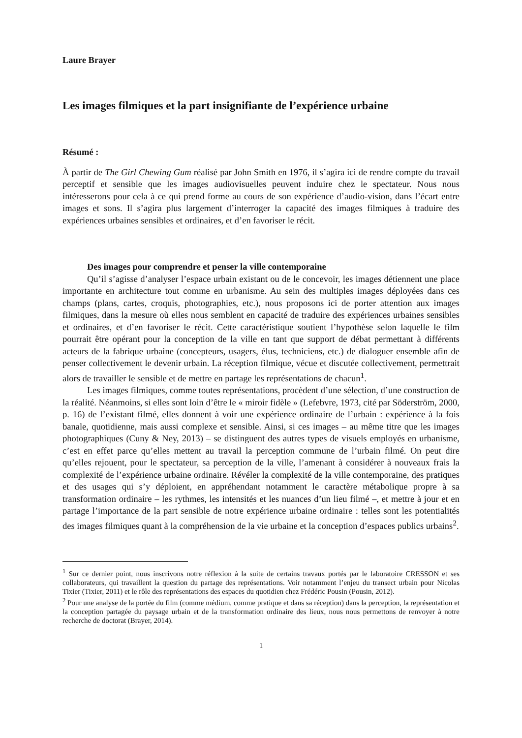Laure Brayer
Les images filmiques et la part insignifiante de l’expérience urbaine
Résumé :
À partir de The Girl Chewing Gum réalisé par John Smith en 1976, il s’agira ici de rendre compte du travail perceptif et sensible que les images audiovisuelles peuvent induire chez le spectateur. Nous nous intéresserons pour cela à ce qui prend forme au cours de son expérience d’audio-vision, dans l’écart entre images et sons. Il s’agira plus largement d’interroger la capacité des images filmiques à traduire des expériences urbaines sensibles et ordinaires, et d’en favoriser le récit.
Des images pour comprendre et penser la ville contemporaine
Qu’il s’agisse d’analyser l’espace urbain existant ou de le concevoir, les images détiennent une place importante en architecture tout comme en urbanisme. Au sein des multiples images déployées dans ces champs (plans, cartes, croquis, photographies, etc.), nous proposons ici de porter attention aux images filmiques, dans la mesure où elles nous semblent en capacité de traduire des expériences urbaines sensibles et ordinaires, et d’en favoriser le récit. Cette caractéristique soutient l’hypothèse selon laquelle le film pourrait être opérant pour la conception de la ville en tant que support de débat permettant à différents acteurs de la fabrique urbaine (concepteurs, usagers, élus, techniciens, etc.) de dialoguer ensemble afin de penser collectivement le devenir urbain. La réception filmique, vécue et discutée collectivement, permettrait alors de travailler le sensible et de mettre en partage les représentations de chacun<sup>1</sup>.
Les images filmiques, comme toutes représentations, procèdent d’une sélection, d’une construction de la réalité. Néanmoins, si elles sont loin d’être le « miroir fidèle » (Lefebvre, 1973, cité par Söderström, 2000, p. 16) de l’existant filmé, elles donnent à voir une expérience ordinaire de l’urbain : expérience à la fois banale, quotidienne, mais aussi complexe et sensible. Ainsi, si ces images – au même titre que les images photographiques (Cuny & Ney, 2013) – se distinguent des autres types de visuels employés en urbanisme, c’est en effet parce qu’elles mettent au travail la perception commune de l’urbain filmé. On peut dire qu’elles rejouent, pour le spectateur, sa perception de la ville, l’amenant à considérer à nouveaux frais la complexité de l’expérience urbaine ordinaire. Révéler la complexité de la ville contemporaine, des pratiques et des usages qui s’y déploient, en appréhendant notamment le caractère métabolique propre à sa transformation ordinaire – les rythmes, les intensités et les nuances d’un lieu filmé –, et mettre à jour et en partage l’importance de la part sensible de notre expérience urbaine ordinaire : telles sont les potentialités des images filmiques quant à la compréhension de la vie urbaine et la conception d’espaces publics urbains<sup>2</sup>.
<sup>1</sup> Sur ce dernier point, nous inscrivons notre réflexion à la suite de certains travaux portés par le laboratoire CRESSON et ses collaborateurs, qui travaillent la question du partage des représentations. Voir notamment l’enjeu du transect urbain pour Nicolas Tixier (Tixier, 2011) et le rôle des représentations des espaces du quotidien chez Frédéric Pousin (Pousin, 2012).
<sup>2</sup> Pour une analyse de la portée du film (comme médium, comme pratique et dans sa réception) dans la perception, la représentation et la conception partagée du paysage urbain et de la transformation ordinaire des lieux, nous nous permettons de renvoyer à notre recherche de doctorat (Brayer, 2014).
1